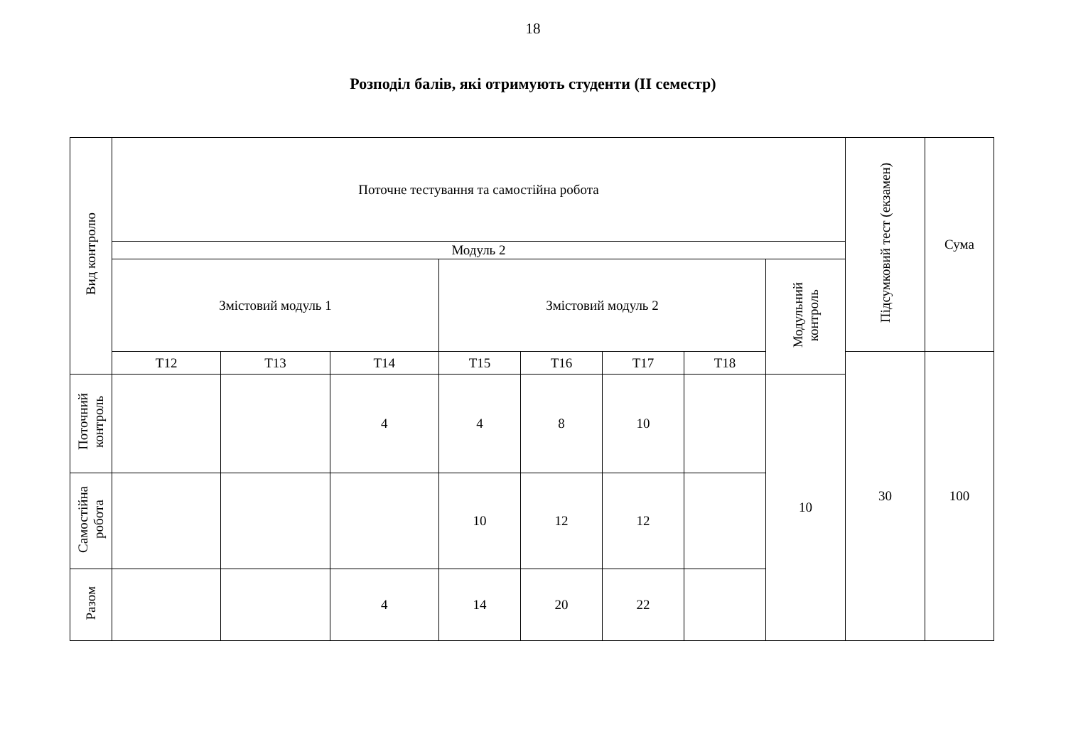18
Розподіл балів, які отримують студенти (II семестр)
| Вид контролю | Поточне тестування та самостійна робота | | | | | | | | Підсумковий тест (екзамен) | Сума |
| | Модуль 2 | | | | | | | | | |
| | Змістовий модуль 1 | | | Змістовий модуль 2 | | | | Модульний контроль | | |
| | Т12 | Т13 | Т14 | Т15 | Т16 | Т17 | Т18 | | 30 | 100 |
| Поточний контроль | | | 4 | 4 | 8 | 10 | | 10 | | |
| Самостійна робота | | | | 10 | 12 | 12 | | | | |
| Разом | | | 4 | 14 | 20 | 22 | | | | |